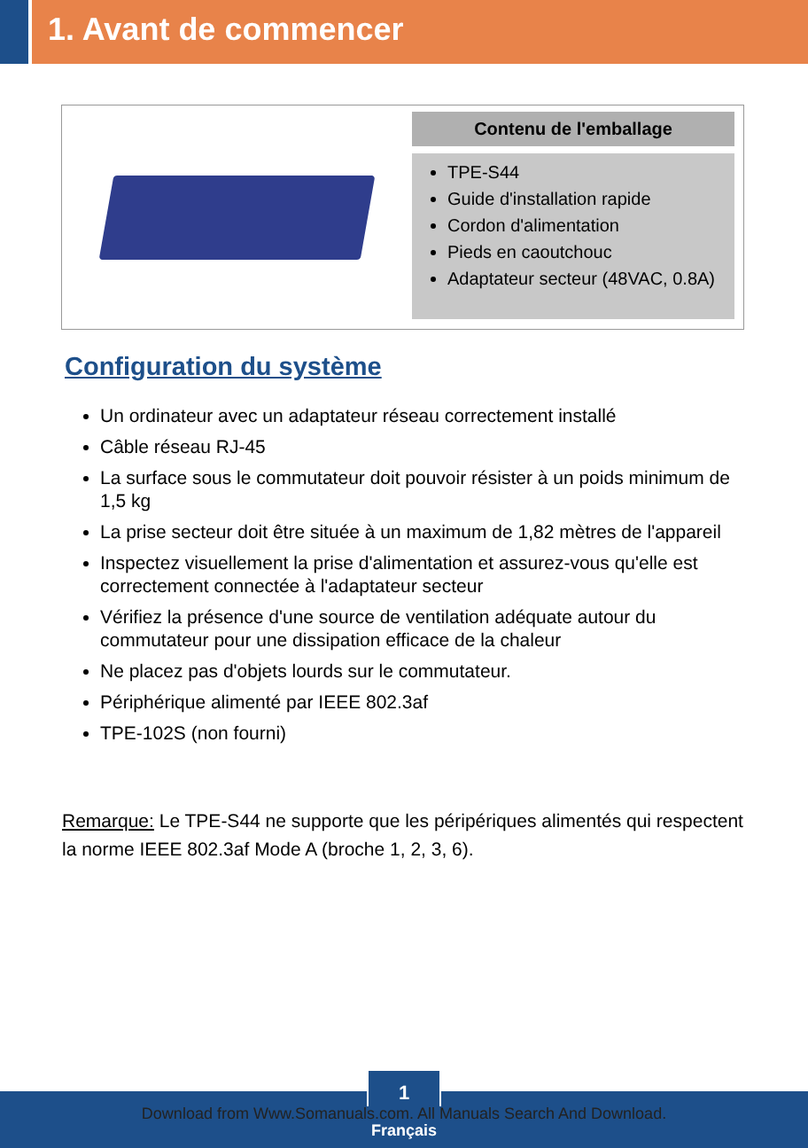1. Avant de commencer
Contenu de l'emballage
TPE-S44
Guide d'installation rapide
Cordon d'alimentation
Pieds en caoutchouc
Adaptateur secteur (48VAC, 0.8A)
Configuration du système
Un ordinateur avec un adaptateur réseau correctement installé
Câble réseau RJ-45
La surface sous le commutateur doit pouvoir résister à un poids minimum de 1,5 kg
La prise secteur doit être située à un maximum de 1,82 mètres de l'appareil
Inspectez visuellement la prise d'alimentation et assurez-vous qu'elle est correctement connectée à l'adaptateur secteur
Vérifiez la présence d'une source de ventilation adéquate autour du commutateur pour une dissipation efficace de la chaleur
Ne placez pas d'objets lourds sur le commutateur.
Périphérique alimenté par IEEE 802.3af
TPE-102S (non fourni)
Remarque: Le TPE-S44 ne supporte que les péripériques alimentés qui respectent la norme IEEE 802.3af Mode A (broche 1, 2, 3, 6).
1
Download from Www.Somanuals.com. All Manuals Search And Download.
Français